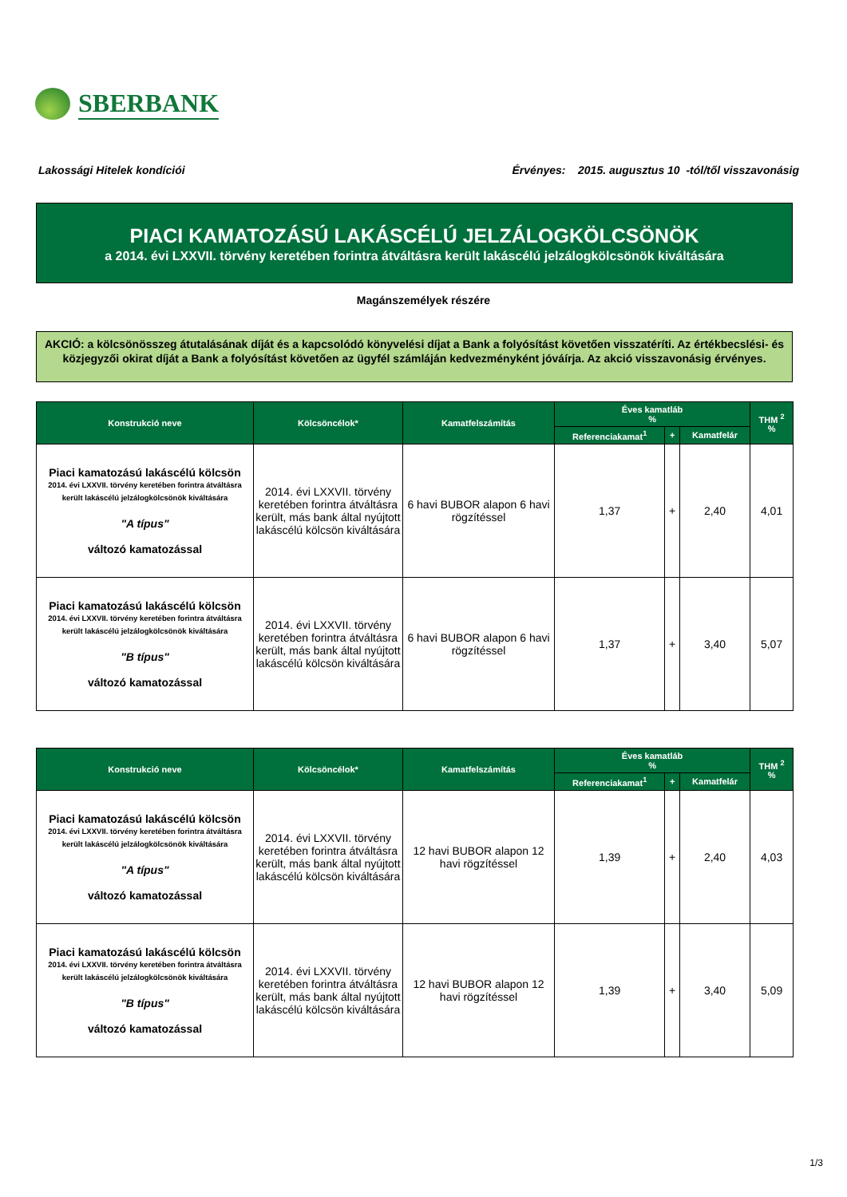SBERBANK
Lakossági Hitelek kondíciói Érvényes: 2015. augusztus 10 -tól/től visszavonásig
PIACI KAMATOZÁSÚ LAKÁSCÉLÚ JELZÁLOGKÖLCSÖNÖK
a 2014. évi LXXVII. törvény keretében forintra átváltásra került lakáscélú jelzálogkölcsönök kiváltására
Magánszemélyek részére
AKCIÓ: a kölcsönösszeg átutalásának díját és a kapcsolódó könyvelési díjat a Bank a folyósítást követően visszatéríti. Az értékbecslési- és közjegyzői okirat díját a Bank a folyósítást követően az ügyfél számláján kedvezményként jóváírja. Az akció visszavonásig érvényes.
| Konstrukció neve | Kölcsöncélok* | Kamatfelszámítás | Éves kamatláb % | | | THM <sup>2</sup> % |
| --- | --- | --- | --- | --- | --- | --- |
| | | | Referenciakamat<sup>1</sup> | + | Kamatfelár | |
| Piaci kamatozású lakáscélú kölcsön 2014. évi LXXVII. törvény keretében forintra átváltásra került lakáscélú jelzálogkölcsönök kiváltására "A típus" változó kamatozással | 2014. évi LXXVII. törvény keretében forintra átváltásra került, más bank által nyújtott lakáscélú kölcsön kiváltására | 6 havi BUBOR alapon 6 havi rögzítéssel | 1,37 | + | 2,40 | 4,01 |
| Piaci kamatozású lakáscélú kölcsön 2014. évi LXXVII. törvény keretében forintra átváltásra került lakáscélú jelzálogkölcsönök kiváltására "B típus" változó kamatozással | 2014. évi LXXVII. törvény keretében forintra átváltásra került, más bank által nyújtott lakáscélú kölcsön kiváltására | 6 havi BUBOR alapon 6 havi rögzítéssel | 1,37 | + | 3,40 | 5,07 |
| Konstrukció neve | Kölcsöncélok* | Kamatfelszámítás | Éves kamatláb % | | | THM <sup>2</sup> % |
| --- | --- | --- | --- | --- | --- | --- |
| | | | Referenciakamat<sup>1</sup> | + | Kamatfelár | |
| Piaci kamatozású lakáscélú kölcsön 2014. évi LXXVII. törvény keretében forintra átváltásra került lakáscélú jelzálogkölcsönök kiváltására "A típus" változó kamatozással | 2014. évi LXXVII. törvény keretében forintra átváltásra került, más bank által nyújtott lakáscélú kölcsön kiváltására | 12 havi BUBOR alapon 12 havi rögzítéssel | 1,39 | + | 2,40 | 4,03 |
| Piaci kamatozású lakáscélú kölcsön 2014. évi LXXVII. törvény keretében forintra átváltásra került lakáscélú jelzálogkölcsönök kiváltására "B típus" változó kamatozással | 2014. évi LXXVII. törvény keretében forintra átváltásra került, más bank által nyújtott lakáscélú kölcsön kiváltására | 12 havi BUBOR alapon 12 havi rögzítéssel | 1,39 | + | 3,40 | 5,09 |
1/3